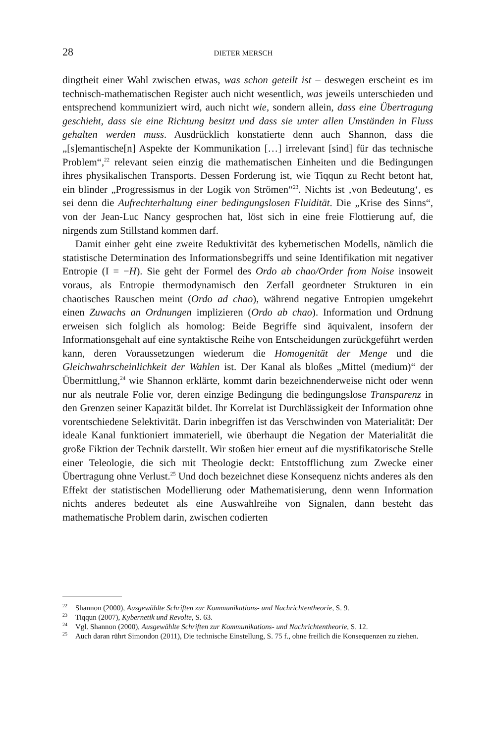28 DIETER MERSCH
dingtheit einer Wahl zwischen etwas, was schon geteilt ist – deswegen erscheint es im technisch-mathematischen Register auch nicht wesentlich, was jeweils unterschieden und entsprechend kommuniziert wird, auch nicht wie, sondern allein, dass eine Übertragung geschieht, dass sie eine Richtung besitzt und dass sie unter allen Umständen in Fluss gehalten werden muss. Ausdrücklich konstatierte denn auch Shannon, dass die „[s]emantische[n] Aspekte der Kommunikation […] irrelevant [sind] für das technische Problem“,<sup>22</sup> relevant seien einzig die mathematischen Einheiten und die Bedingungen ihres physikalischen Transports. Dessen Forderung ist, wie Tiqqun zu Recht betont hat, ein blinder „Progressismus in der Logik von Strömen“<sup>23</sup>. Nichts ist ‚von Bedeutung‘, es sei denn die Aufrechterhaltung einer bedingungslosen Fluidität. Die „Krise des Sinns“, von der Jean-Luc Nancy gesprochen hat, löst sich in eine freie Flottierung auf, die nirgends zum Stillstand kommen darf.
Damit einher geht eine zweite Reduktivität des kybernetischen Modells, nämlich die statistische Determination des Informationsbegriffs und seine Identifikation mit negativer Entropie (I = −H). Sie geht der Formel des Ordo ab chao/Order from Noise insoweit voraus, als Entropie thermodynamisch den Zerfall geordneter Strukturen in ein chaotisches Rauschen meint (Ordo ad chao), während negative Entropien umgekehrt einen Zuwachs an Ordnungen implizieren (Ordo ab chao). Information und Ordnung erweisen sich folglich als homolog: Beide Begriffe sind äquivalent, insofern der Informationsgehalt auf eine syntaktische Reihe von Entscheidungen zurückgeführt werden kann, deren Voraussetzungen wiederum die Homogenität der Menge und die Gleichwahrscheinlichkeit der Wahlen ist. Der Kanal als bloßes „Mittel (medium)“ der Übermittlung,<sup>24</sup> wie Shannon erklärte, kommt darin bezeichnenderweise nicht oder wenn nur als neutrale Folie vor, deren einzige Bedingung die bedingungslose Transparenz in den Grenzen seiner Kapazität bildet. Ihr Korrelat ist Durchlässigkeit der Information ohne vorentschiedene Selektivität. Darin inbegriffen ist das Verschwinden von Materialität: Der ideale Kanal funktioniert immateriell, wie überhaupt die Negation der Materialität die große Fiktion der Technik darstellt. Wir stoßen hier erneut auf die mystifikatorische Stelle einer Teleologie, die sich mit Theologie deckt: Entstofflichung zum Zwecke einer Übertragung ohne Verlust.<sup>25</sup> Und doch bezeichnet diese Konsequenz nichts anderes als den Effekt der statistischen Modellierung oder Mathematisierung, denn wenn Information nichts anderes bedeutet als eine Auswahlreihe von Signalen, dann besteht das mathematische Problem darin, zwischen codierten
<sup>22</sup> Shannon (2000), Ausgewählte Schriften zur Kommunikations- und Nachrichtentheorie, S. 9.
<sup>23</sup> Tiqqun (2007), Kybernetik und Revolte, S. 63.
<sup>24</sup> Vgl. Shannon (2000), Ausgewählte Schriften zur Kommunikations- und Nachrichtentheorie, S. 12.
<sup>25</sup> Auch daran rührt Simondon (2011), Die technische Einstellung, S. 75 f., ohne freilich die Konsequenzen zu ziehen.